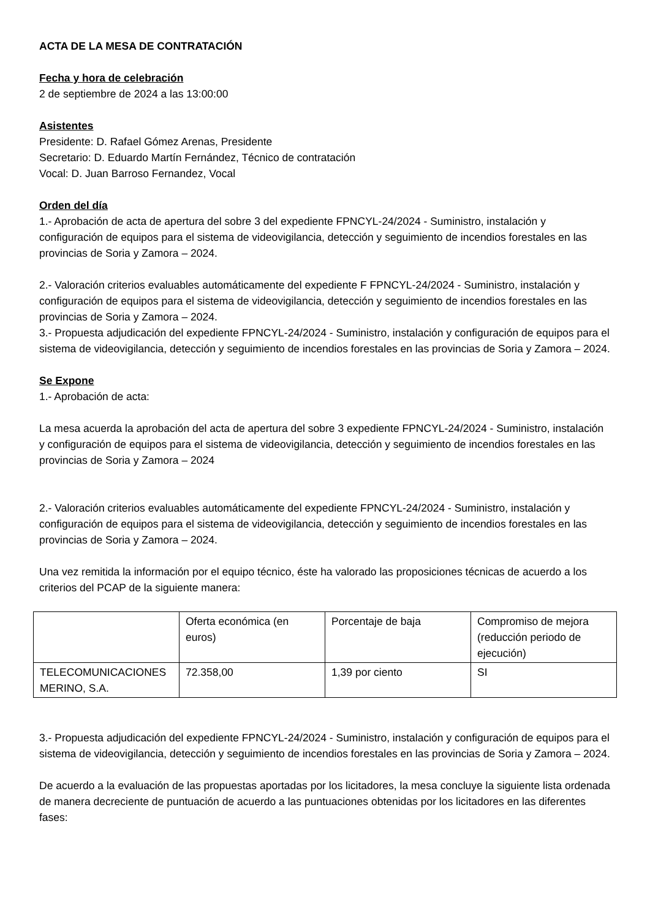ACTA DE LA MESA DE CONTRATACIÓN
Fecha y hora de celebración
2 de septiembre de 2024 a las 13:00:00
Asistentes
Presidente: D. Rafael Gómez Arenas, Presidente
Secretario: D. Eduardo Martín Fernández, Técnico de contratación
Vocal: D. Juan Barroso Fernandez, Vocal
Orden del día
1.- Aprobación de acta de apertura del sobre 3 del expediente FPNCYL-24/2024 - Suministro, instalación y configuración de equipos para el sistema de videovigilancia, detección y seguimiento de incendios forestales en las provincias de Soria y Zamora – 2024.
2.- Valoración criterios evaluables automáticamente del expediente F FPNCYL-24/2024 - Suministro, instalación y configuración de equipos para el sistema de videovigilancia, detección y seguimiento de incendios forestales en las provincias de Soria y Zamora – 2024.
3.- Propuesta adjudicación del expediente FPNCYL-24/2024 - Suministro, instalación y configuración de equipos para el sistema de videovigilancia, detección y seguimiento de incendios forestales en las provincias de Soria y Zamora – 2024.
Se Expone
1.- Aprobación de acta:
La mesa acuerda la aprobación del acta de apertura del sobre 3 expediente FPNCYL-24/2024 - Suministro, instalación y configuración de equipos para el sistema de videovigilancia, detección y seguimiento de incendios forestales en las provincias de Soria y Zamora – 2024
2.- Valoración criterios evaluables automáticamente del expediente FPNCYL-24/2024 - Suministro, instalación y configuración de equipos para el sistema de videovigilancia, detección y seguimiento de incendios forestales en las provincias de Soria y Zamora – 2024.
Una vez remitida la información por el equipo técnico, éste ha valorado las proposiciones técnicas de acuerdo a los criterios del PCAP de la siguiente manera:
| | Oferta económica (en euros) | Porcentaje de baja | Compromiso de mejora (reducción periodo de ejecución) |
| TELECOMUNICACIONES MERINO, S.A. | 72.358,00 | 1,39 por ciento | SI |
3.- Propuesta adjudicación del expediente FPNCYL-24/2024 - Suministro, instalación y configuración de equipos para el sistema de videovigilancia, detección y seguimiento de incendios forestales en las provincias de Soria y Zamora – 2024.
De acuerdo a la evaluación de las propuestas aportadas por los licitadores, la mesa concluye la siguiente lista ordenada de manera decreciente de puntuación de acuerdo a las puntuaciones obtenidas por los licitadores en las diferentes fases: